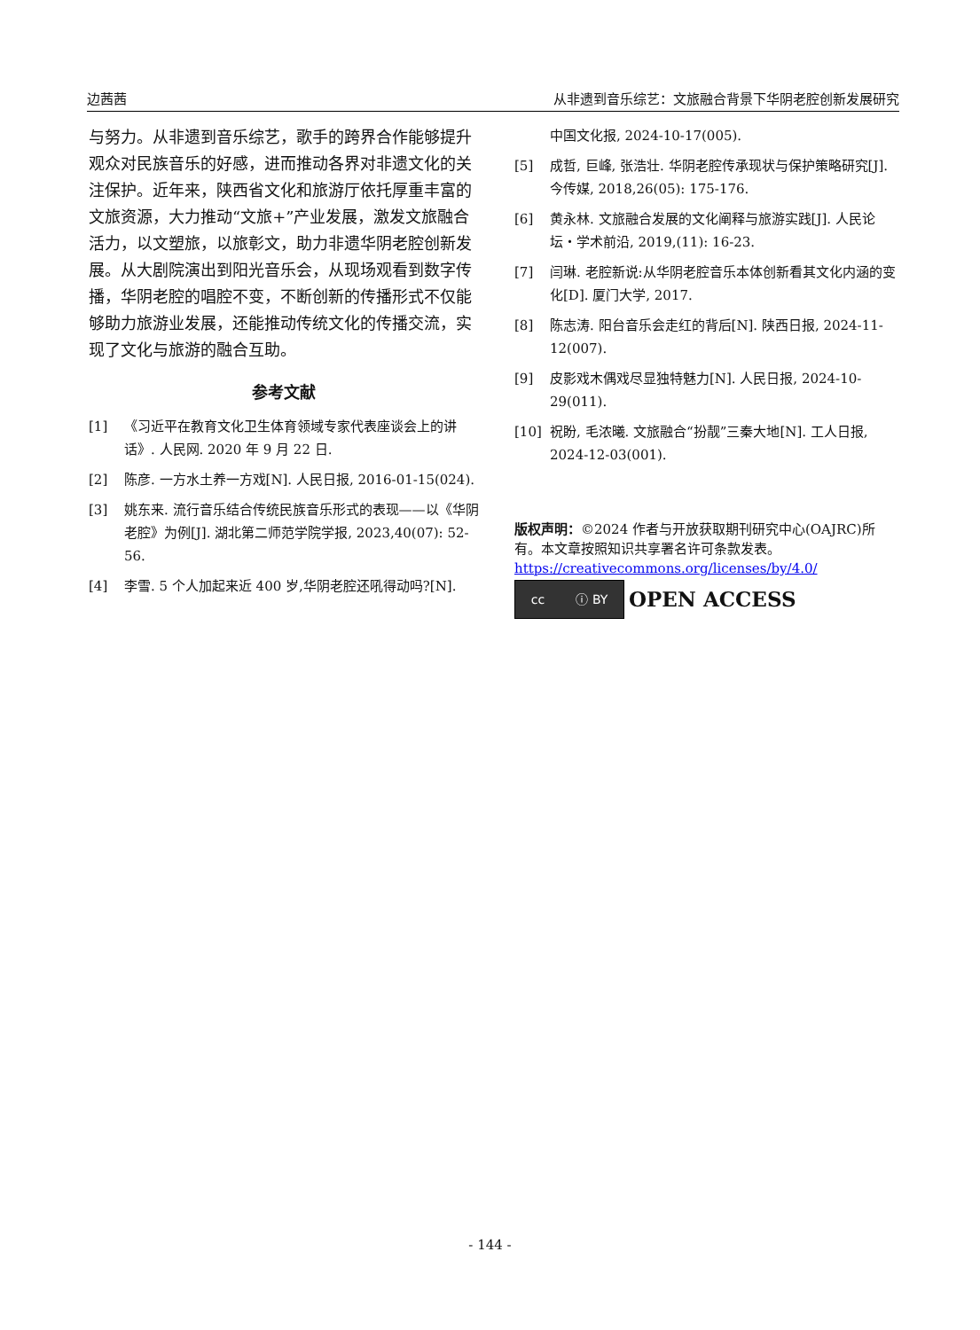边茜茜 从非遗到音乐综艺：文旅融合背景下华阴老腔创新发展研究
与努力。从非遗到音乐综艺，歌手的跨界合作能够提升观众对民族音乐的好感，进而推动各界对非遗文化的关注保护。近年来，陕西省文化和旅游厅依托厚重丰富的文旅资源，大力推动“文旅+”产业发展，激发文旅融合活力，以文塑旅，以旅彰文，助力非遗华阴老腔创新发展。从大剧院演出到阳光音乐会，从现场观看到数字传播，华阴老腔的唱腔不变，不断创新的传播形式不仅能够助力旅游业发展，还能推动传统文化的传播交流，实现了文化与旅游的融合互助。
参考文献
[1] 《习近平在教育文化卫生体育领域专家代表座谈会上的讲话》. 人民网. 2020 年 9 月 22 日.
[2] 陈彦. 一方水土养一方戏[N]. 人民日报, 2016-01-15(024).
[3] 姚东来. 流行音乐结合传统民族音乐形式的表现——以《华阴老腔》为例[J]. 湖北第二师范学院学报, 2023,40(07): 52-56.
[4] 李雪. 5 个人加起来近 400 岁,华阴老腔还吼得动吗?[N].
中国文化报, 2024-10-17(005).
[5] 成哲, 巨峰, 张浩壮. 华阴老腔传承现状与保护策略研究[J]. 今传媒, 2018,26(05): 175-176.
[6] 黄永林. 文旅融合发展的文化阐释与旅游实践[J]. 人民论坛・学术前沿, 2019,(11): 16-23.
[7] 闫琳. 老腔新说:从华阴老腔音乐本体创新看其文化内涵的变化[D]. 厦门大学, 2017.
[8] 陈志涛. 阳台音乐会走红的背后[N]. 陕西日报, 2024-11-12(007).
[9] 皮影戏木偶戏尽显独特魅力[N]. 人民日报, 2024-10-29(011).
[10] 祝盼, 毛浓曦. 文旅融合“扮靓”三秦大地[N]. 工人日报, 2024-12-03(001).
版权声明：©2024 作者与开放获取期刊研究中心(OAJRC)所有。本文章按照知识共享署名许可条款发表。
https://creativecommons.org/licenses/by/4.0/
cc ⓘ BY
OPEN ACCESS
- 144 -